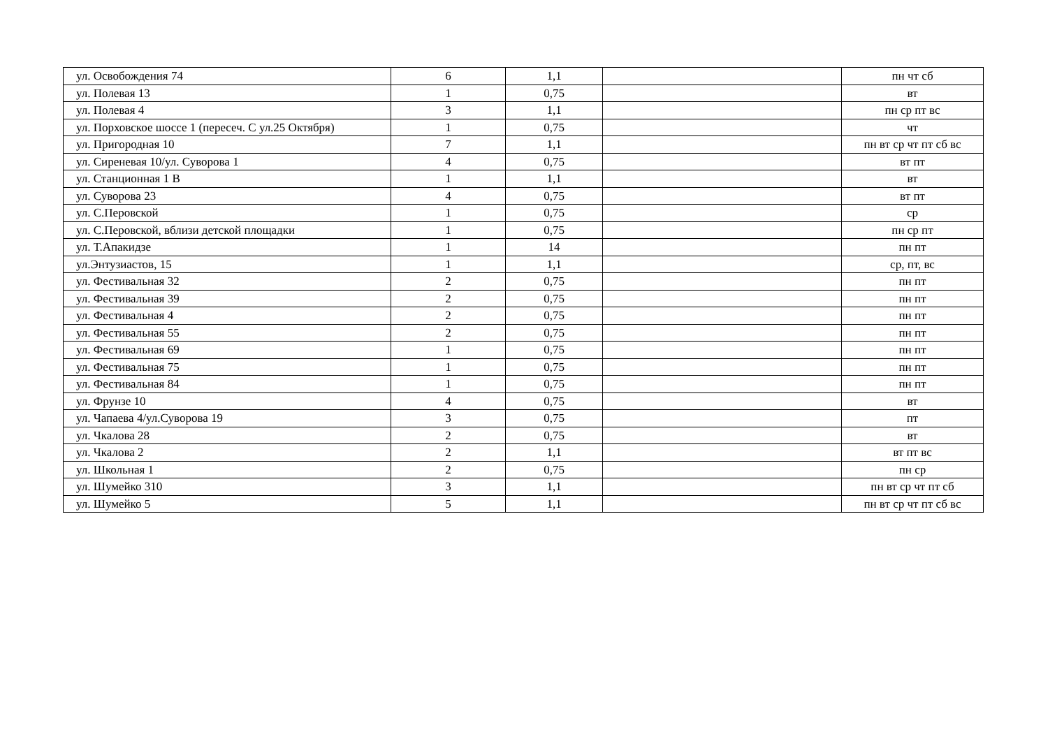| ул. Освобождения 74 | 6 | 1,1 | | пн чт сб |
| ул. Полевая 13 | 1 | 0,75 | | вт |
| ул. Полевая 4 | 3 | 1,1 | | пн ср пт вс |
| ул. Порховское шоссе 1 (пересеч. С ул.25 Октября) | 1 | 0,75 | | чт |
| ул. Пригородная 10 | 7 | 1,1 | | пн вт ср чт пт сб вс |
| ул. Сиреневая 10/ул. Суворова 1 | 4 | 0,75 | | вт пт |
| ул. Станционная 1 В | 1 | 1,1 | | вт |
| ул. Суворова 23 | 4 | 0,75 | | вт пт |
| ул. С.Перовской | 1 | 0,75 | | ср |
| ул. С.Перовской, вблизи детской площадки | 1 | 0,75 | | пн ср пт |
| ул. Т.Апакидзе | 1 | 14 | | пн пт |
| ул.Энтузиастов, 15 | 1 | 1,1 | | ср, пт, вс |
| ул. Фестивальная 32 | 2 | 0,75 | | пн пт |
| ул. Фестивальная 39 | 2 | 0,75 | | пн пт |
| ул. Фестивальная 4 | 2 | 0,75 | | пн пт |
| ул. Фестивальная 55 | 2 | 0,75 | | пн пт |
| ул. Фестивальная 69 | 1 | 0,75 | | пн пт |
| ул. Фестивальная 75 | 1 | 0,75 | | пн пт |
| ул. Фестивальная 84 | 1 | 0,75 | | пн пт |
| ул. Фрунзе 10 | 4 | 0,75 | | вт |
| ул. Чапаева 4/ул.Суворова 19 | 3 | 0,75 | | пт |
| ул. Чкалова 28 | 2 | 0,75 | | вт |
| ул. Чкалова 2 | 2 | 1,1 | | вт пт вс |
| ул. Школьная 1 | 2 | 0,75 | | пн ср |
| ул. Шумейко 310 | 3 | 1,1 | | пн вт ср чт пт сб |
| ул. Шумейко 5 | 5 | 1,1 | | пн вт ср чт пт сб вс |